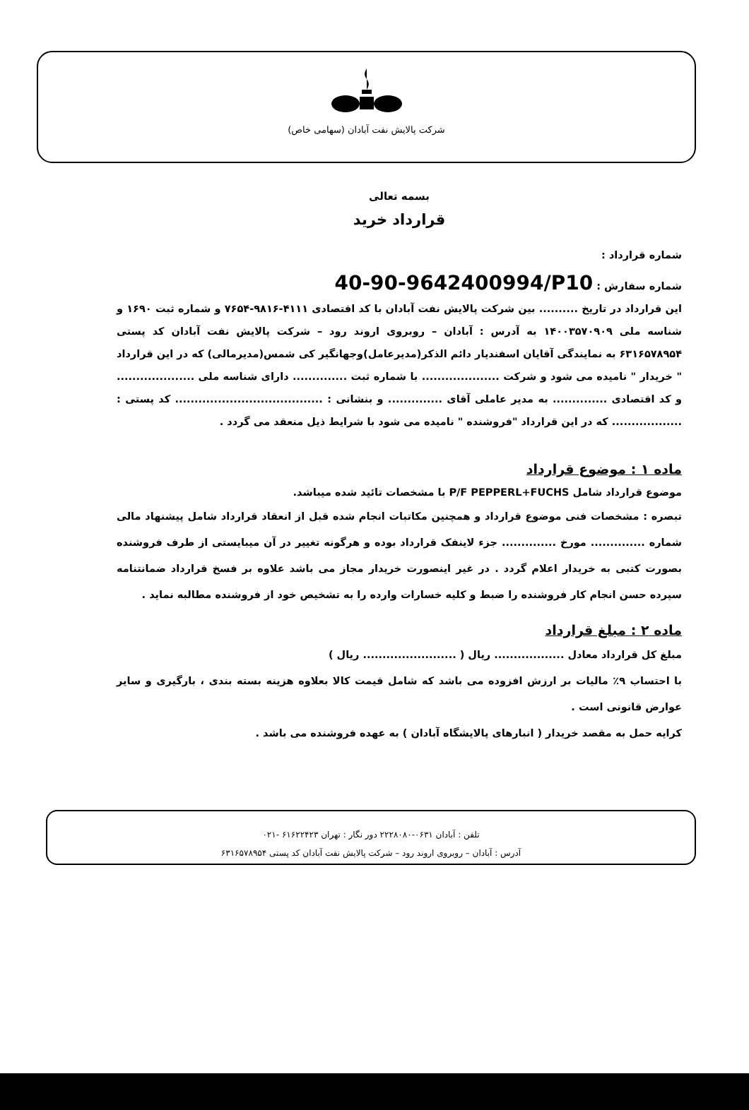شرکت پالایش نفت آبادان (سهامی خاص)
بسمه تعالی
قرارداد خرید
شماره قرارداد :
شماره سفارش : 40-90-9642400994/P10
این قرارداد در تاریخ .......... بین شرکت پالایش نفت آبادان با کد اقتصادی ۴۱۱۱-۹۸۱۶-۷۶۵۴ و شماره ثبت ۱۶۹۰ و شناسه ملی ۱۴۰۰۳۵۷۰۹۰۹ به آدرس : آبادان – روبروی اروند رود – شرکت پالایش نفت آبادان کد پستی ۶۳۱۶۵۷۸۹۵۴ به نمایندگی آقایان اسفندیار دائم الذکر(مدیرعامل)وجهانگیر کی شمس(مدیرمالی) که در این قرارداد " خریدار " نامیده می شود و شرکت .................... با شماره ثبت .............. دارای شناسه ملی .................... و کد اقتصادی .............. به مدیر عاملی آقای .............. و بنشانی : ...................................... کد پستی : .................. که در این قرارداد "فروشنده " نامیده می شود با شرایط ذیل منعقد می گردد .
ماده ۱ : موضوع قرارداد
موضوع قرارداد شامل P/F PEPPERL+FUCHS با مشخصات تائید شده میباشد.
تبصره : مشخصات فنی موضوع قرارداد و همچنین مکاتبات انجام شده قبل از انعقاد قرارداد شامل پیشنهاد مالی شماره .............. مورخ .............. جزء لاینفک قرارداد بوده و هرگونه تغییر در آن میبایستی از طرف فروشنده بصورت کتبی به خریدار اعلام گردد . در غیر اینصورت خریدار مجاز می باشد علاوه بر فسخ قرارداد ضمانتنامه سپرده حسن انجام کار فروشنده را ضبط و کلیه خسارات وارده را به تشخیص خود از فروشنده مطالبه نماید .
ماده ۲ : مبلغ قرارداد
مبلغ کل قرارداد معادل .................. ریال ( ........................ ریال )
با احتساب ۹٪ مالیات بر ارزش افزوده می باشد که شامل قیمت کالا بعلاوه هزینه بسته بندی ، بارگیری و سایر عوارض قانونی است .
کرایه حمل به مقصد خریدار ( انبارهای پالایشگاه آبادان ) به عهده فروشنده می باشد .
تلفن : آبادان ۰۶۳۱-۲۲۲۸۰۸۰ دور نگار : تهران ۶۱۶۲۲۴۲۳ -۰۲۱
آدرس : آبادان – روبروی اروند رود – شرکت پالایش نفت آبادان کد پستی ۶۳۱۶۵۷۸۹۵۴